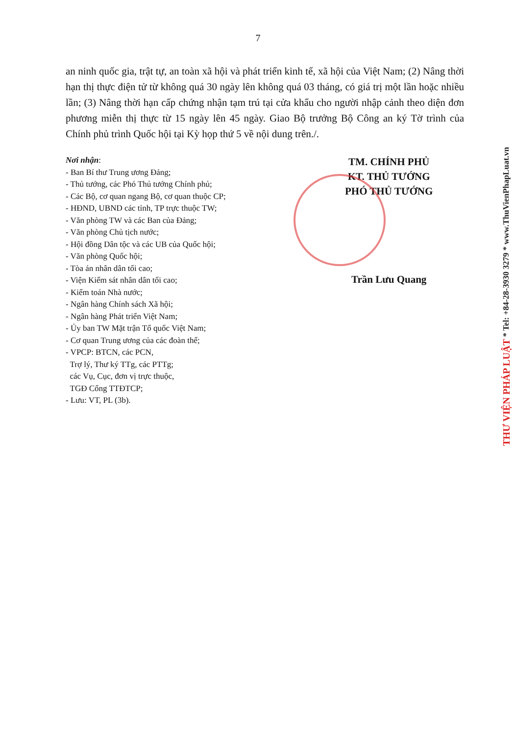7
an ninh quốc gia, trật tự, an toàn xã hội và phát triển kinh tế, xã hội của Việt Nam; (2) Nâng thời hạn thị thực điện tử từ không quá 30 ngày lên không quá 03 tháng, có giá trị một lần hoặc nhiều lần; (3) Nâng thời hạn cấp chứng nhận tạm trú tại cửa khẩu cho người nhập cảnh theo diện đơn phương miễn thị thực từ 15 ngày lên 45 ngày. Giao Bộ trưởng Bộ Công an ký Tờ trình của Chính phủ trình Quốc hội tại Kỳ họp thứ 5 về nội dung trên./.
Nơi nhận:
- Ban Bí thư Trung ương Đảng;
- Thủ tướng, các Phó Thủ tướng Chính phủ;
- Các Bộ, cơ quan ngang Bộ, cơ quan thuộc CP;
- HĐND, UBND các tỉnh, TP trực thuộc TW;
- Văn phòng TW và các Ban của Đảng;
- Văn phòng Chủ tịch nước;
- Hội đồng Dân tộc và các UB của Quốc hội;
- Văn phòng Quốc hội;
- Tòa án nhân dân tối cao;
- Viện Kiểm sát nhân dân tối cao;
- Kiểm toán Nhà nước;
- Ngân hàng Chính sách Xã hội;
- Ngân hàng Phát triển Việt Nam;
- Ủy ban TW Mặt trận Tổ quốc Việt Nam;
- Cơ quan Trung ương của các đoàn thể;
- VPCP: BTCN, các PCN,
Trợ lý, Thư ký TTg, các PTTg;
các Vụ, Cục, đơn vị trực thuộc,
TGĐ Cổng TTĐTCP;
- Lưu: VT, PL (3b).
TM. CHÍNH PHỦ
KT. THỦ TƯỚNG
PHÓ THỦ TƯỚNG
Trần Lưu Quang
THƯ VIỆN PHÁP LUẬT * Tel: +84-28-3930 3279 * www.ThuVienPhapLuat.vn